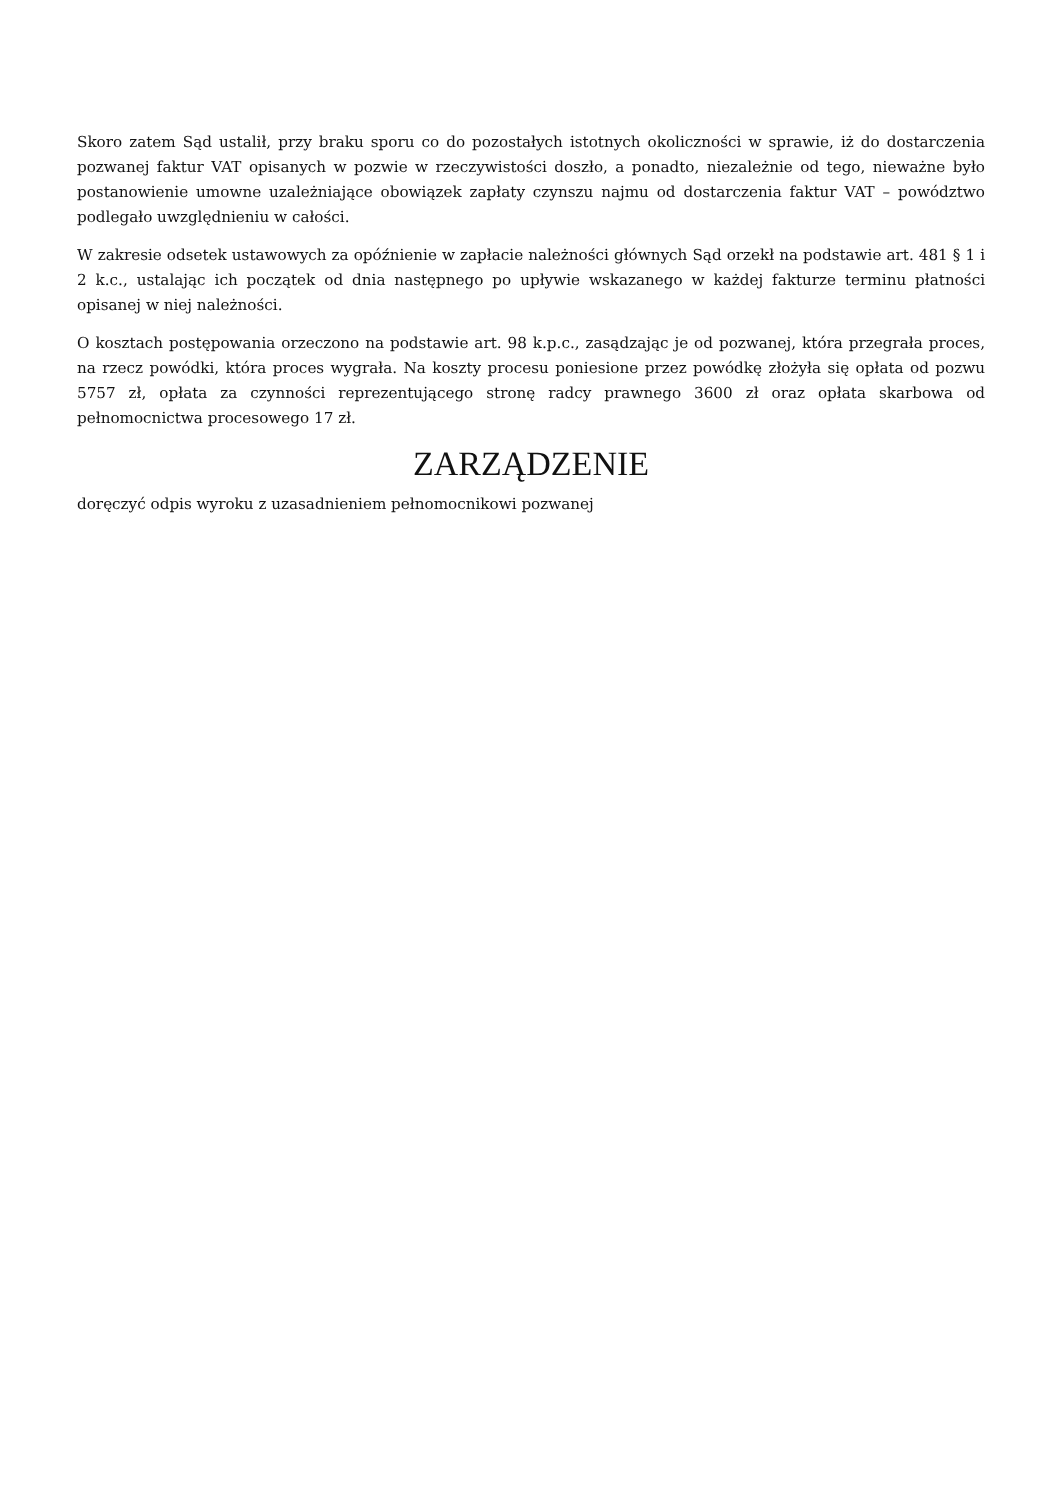Skoro zatem Sąd ustalił, przy braku sporu co do pozostałych istotnych okoliczności w sprawie, iż do dostarczenia pozwanej faktur VAT opisanych w pozwie w rzeczywistości doszło, a ponadto, niezależnie od tego, nieważne było postanowienie umowne uzależniające obowiązek zapłaty czynszu najmu od dostarczenia faktur VAT – powództwo podlegało uwzględnieniu w całości.
W zakresie odsetek ustawowych za opóźnienie w zapłacie należności głównych Sąd orzekł na podstawie art. 481 § 1 i 2 k.c., ustalając ich początek od dnia następnego po upływie wskazanego w każdej fakturze terminu płatności opisanej w niej należności.
O kosztach postępowania orzeczono na podstawie art. 98 k.p.c., zasądzając je od pozwanej, która przegrała proces, na rzecz powódki, która proces wygrała. Na koszty procesu poniesione przez powódkę złożyła się opłata od pozwu 5757 zł, opłata za czynności reprezentującego stronę radcy prawnego 3600 zł oraz opłata skarbowa od pełnomocnictwa procesowego 17 zł.
ZARZĄDZENIE
doręczyć odpis wyroku z uzasadnieniem pełnomocnikowi pozwanej